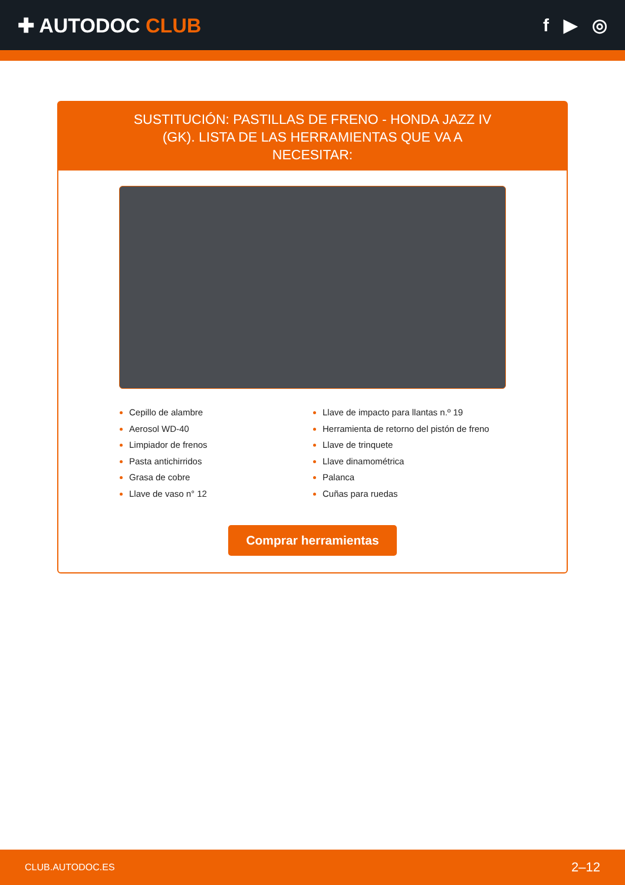✚ AUTODOC CLUB f ▶ ◎
SUSTITUCIÓN: PASTILLAS DE FRENO - HONDA JAZZ IV (GK). LISTA DE LAS HERRAMIENTAS QUE VA A NECESITAR:
Cepillo de alambre
Aerosol WD-40
Limpiador de frenos
Pasta antichirridos
Grasa de cobre
Llave de vaso n° 12
Llave de impacto para llantas n.º 19
Herramienta de retorno del pistón de freno
Llave de trinquete
Llave dinamométrica
Palanca
Cuñas para ruedas
Comprar herramientas
CLUB.AUTODOC.ES 2–12